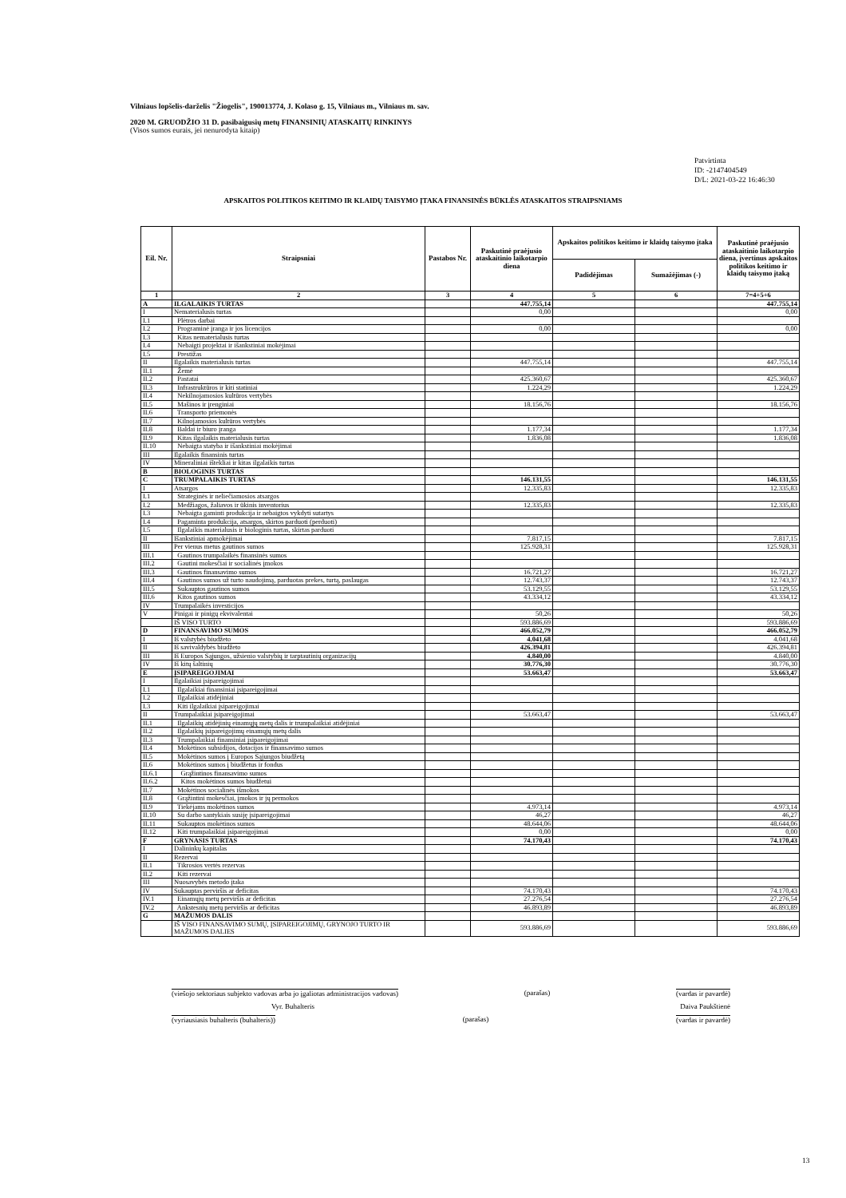Vilniaus lopšelis-darželis "Žiogelis", 190013774, J. Kolaso g. 15, Vilniaus m., Vilniaus m. sav.
2020 M. GRUODŽIO 31 D. pasibaigusių metų FINANSINIŲ ATASKAITŲ RINKINYS
(Visos sumos eurais, jei nenurodyta kitaip)
Patvirtinta
ID: -2147404549
D/L: 2021-03-22 16:46:30
APSKAITOS POLITIKOS KEITIMO IR KLAIDŲ TAISYMO ĮTAKA FINANSINĖS BŪKLĖS ATASKAITOS STRAIPSNIAMS
| Eil. Nr. | Straipsniai | Pastabos Nr. | Paskutinė praėjusio ataskaitinio laikotarpio diena | Apskaitos politikos keitimo ir klaidų taisymo įtaka | | Paskutinė praėjusio ataskaitinio laikotarpio diena, įvertinus apskaitos politikos keitimo ir klaidų taisymo įtaką |
| --- | --- | --- | --- | --- | --- | --- |
| | | | | Padidėjimas | Sumažėjimas (-) | |
| 1 | 2 | 3 | 4 | 5 | 6 | 7=4+5+6 |
| A | ILGALAIKIS TURTAS | | 447.755,14 | | | 447.755,14 |
| I | Nematerialusis turtas | | 0,00 | | | 0,00 |
| I.1 | Plėtros darbai | | | | | |
| I.2 | Programinė įranga ir jos licencijos | | 0,00 | | | 0,00 |
| I.3 | Kitas nematerialusis turtas | | | | | |
| I.4 | Nebaigti projektai ir išankstiniai mokėjimai | | | | | |
| I.5 | Prestižas | | | | | |
| II | Ilgalaikis materialusis turtas | | 447.755,14 | | | 447.755,14 |
| II.1 | Žemė | | | | | |
| II.2 | Pastatai | | 425.360,67 | | | 425.360,67 |
| II.3 | Infrastruktūros ir kiti statiniai | | 1.224,29 | | | 1.224,29 |
| II.4 | Nekilnojamosios kultūros vertybės | | | | | |
| II.5 | Mašinos ir įrenginiai | | 18.156,76 | | | 18.156,76 |
| II.6 | Transporto priemonės | | | | | |
| II.7 | Kilnojamosios kultūros vertybės | | | | | |
| II.8 | Baldai ir biuro įranga | | 1.177,34 | | | 1.177,34 |
| II.9 | Kitas ilgalaikis materialusis turtas | | 1.836,08 | | | 1.836,08 |
| II.10 | Nebaigta statyba ir išankstiniai mokėjimai | | | | | |
| III | Ilgalaikis finansinis turtas | | | | | |
| IV | Mineraliniai ištekliai ir kitas ilgalaikis turtas | | | | | |
| B | BIOLOGINIS TURTAS | | | | | |
| C | TRUMPALAIKIS TURTAS | | 146.131,55 | | | 146.131,55 |
| I | Atsargos | | 12.335,83 | | | 12.335,83 |
| I.1 | Strateginės ir neliečiamosios atsargos | | | | | |
| I.2 | Medžiagos, žaliavos ir ūkinis inventorius | | 12.335,83 | | | 12.335,83 |
| I.3 | Nebaigta gaminti produkcija ir nebaigtos vykdyti sutartys | | | | | |
| I.4 | Pagaminta produkcija, atsargos, skirtos parduoti (perduoti) | | | | | |
| I.5 | Ilgalaikis materialusis ir biologinis turtas, skirtas parduoti | | | | | |
| II | Išankstiniai apmokėjimai | | 7.817,15 | | | 7.817,15 |
| III | Per vienus metus gautinos sumos | | 125.928,31 | | | 125.928,31 |
| III.1 | Gautinos trumpalaikės finansinės sumos | | | | | |
| III.2 | Gautini mokesčiai ir socialinės įmokos | | | | | |
| III.3 | Gautinos finansavimo sumos | | 16.721,27 | | | 16.721,27 |
| III.4 | Gautinos sumos už turto naudojimą, parduotas prekes, turtą, paslaugas | | 12.743,37 | | | 12.743,37 |
| III.5 | Sukauptos gautinos sumos | | 53.129,55 | | | 53.129,55 |
| III.6 | Kitos gautinos sumos | | 43.334,12 | | | 43.334,12 |
| IV | Trumpalaikės investicijos | | | | | |
| V | Pinigai ir pinigų ekvivalentai | | 50,26 | | | 50,26 |
| | IŠ VISO TURTO | | 593.886,69 | | | 593.886,69 |
| D | FINANSAVIMO SUMOS | | 466.052,79 | | | 466.052,79 |
| I | Iš valstybės biudžeto | | 4.041,68 | | | 4.041,68 |
| II | Iš savivaldybės biudžeto | | 426.394,81 | | | 426.394,81 |
| III | Iš Europos Sąjungos, užsienio valstybių ir tarptautinių organizacijų | | 4.840,00 | | | 4.840,00 |
| IV | Iš kitų šaltinių | | 30.776,30 | | | 30.776,30 |
| E | ĮSIPAREIGOJIMAI | | 53.663,47 | | | 53.663,47 |
| I | Ilgalaikiai įsipareigojimai | | | | | |
| I.1 | Ilgalaikiai finansiniai įsipareigojimai | | | | | |
| I.2 | Ilgalaikiai atidėjiniai | | | | | |
| I.3 | Kiti ilgalaikiai įsipareigojimai | | | | | |
| II | Trumpalaikiai įsipareigojimai | | 53.663,47 | | | 53.663,47 |
| II.1 | Ilgalaikių atidėjinių einamųjų metų dalis ir trumpalaikiai atidėjiniai | | | | | |
| II.2 | Ilgalaikių įsipareigojimų einamųjų metų dalis | | | | | |
| II.3 | Trumpalaikiai finansiniai įsipareigojimai | | | | | |
| II.4 | Mokėtinos subsidijos, dotacijos ir finansavimo sumos | | | | | |
| II.5 | Mokėtinos sumos į Europos Sąjungos biudžetą | | | | | |
| II.6 | Mokėtinos sumos į biudžetus ir fondus | | | | | |
| II.6.1 | Grąžintinos finansavimo sumos | | | | | |
| II.6.2 | Kitos mokėtinos sumos biudžetui | | | | | |
| II.7 | Mokėtinos socialinės išmokos | | | | | |
| II.8 | Grąžintini mokesčiai, įmokos ir jų permokos | | | | | |
| II.9 | Tiekėjams mokėtinos sumos | | 4.973,14 | | | 4.973,14 |
| II.10 | Su darbo santykiais susiję įsipareigojimai | | 46,27 | | | 46,27 |
| II.11 | Sukauptos mokėtinos sumos | | 48.644,06 | | | 48.644,06 |
| II.12 | Kiti trumpalaikiai įsipareigojimai | | 0,00 | | | 0,00 |
| F | GRYNASIS TURTAS | | 74.170,43 | | | 74.170,43 |
| I | Dalininkų kapitalas | | | | | |
| II | Rezervai | | | | | |
| II.1 | Tikrosios vertės rezervas | | | | | |
| II.2 | Kiti rezervai | | | | | |
| III | Nuosavybės metodo įtaka | | | | | |
| IV | Sukauptas perviršis ar deficitas | | 74.170,43 | | | 74.170,43 |
| IV.1 | Einamųjų metų perviršis ar deficitas | | 27.276,54 | | | 27.276,54 |
| IV.2 | Ankstesnių metų perviršis ar deficitas | | 46.893,89 | | | 46.893,89 |
| G | MAŽUMOS DALIS | | | | | |
| | IŠ VISO FINANSAVIMO SUMŲ, ĮSIPAREIGOJIMŲ, GRYNOJO TURTO IR MAŽUMOS DALIES | | 593.886,69 | | | 593.886,69 |
(viešojo sektoriaus subjekto vadovas arba jo įgaliotas administracijos vadovas) (parašas) (vardas ir pavardė)
Vyr. Buhalteris Daiva Paukštienė
(vyriausiasis buhalteris (buhalteris)) (parašas) (vardas ir pavardė)
13